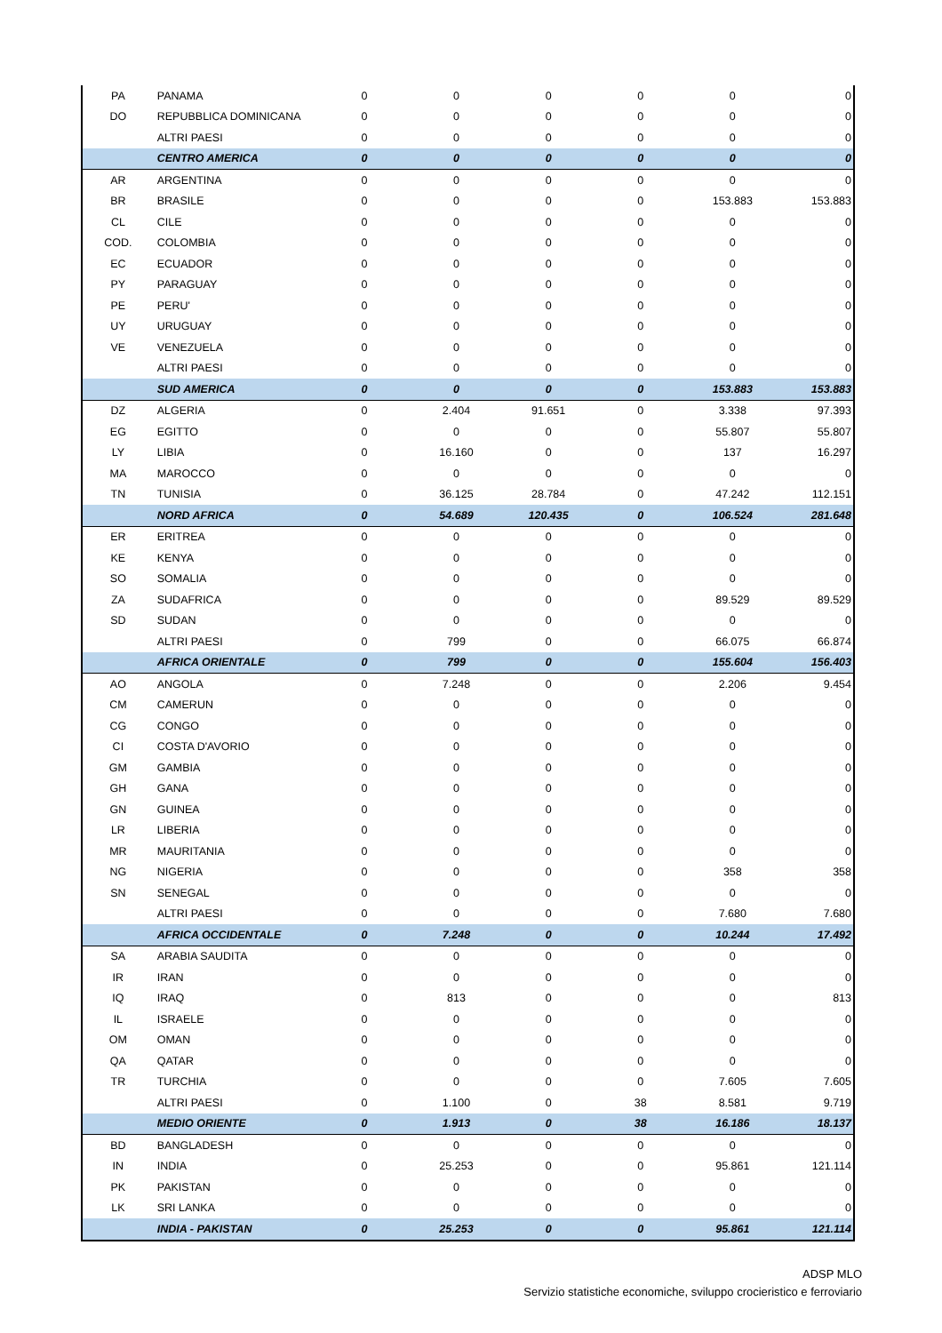| PA | PANAMA | 0 | 0 | 0 | 0 | 0 | 0 |
| DO | REPUBBLICA DOMINICANA | 0 | 0 | 0 | 0 | 0 | 0 |
| | ALTRI PAESI | 0 | 0 | 0 | 0 | 0 | 0 |
| | CENTRO AMERICA | 0 | 0 | 0 | 0 | 0 | 0 |
| AR | ARGENTINA | 0 | 0 | 0 | 0 | 0 | 0 |
| BR | BRASILE | 0 | 0 | 0 | 0 | 153.883 | 153.883 |
| CL | CILE | 0 | 0 | 0 | 0 | 0 | 0 |
| COD. | COLOMBIA | 0 | 0 | 0 | 0 | 0 | 0 |
| EC | ECUADOR | 0 | 0 | 0 | 0 | 0 | 0 |
| PY | PARAGUAY | 0 | 0 | 0 | 0 | 0 | 0 |
| PE | PERU' | 0 | 0 | 0 | 0 | 0 | 0 |
| UY | URUGUAY | 0 | 0 | 0 | 0 | 0 | 0 |
| VE | VENEZUELA | 0 | 0 | 0 | 0 | 0 | 0 |
| | ALTRI PAESI | 0 | 0 | 0 | 0 | 0 | 0 |
| | SUD AMERICA | 0 | 0 | 0 | 0 | 153.883 | 153.883 |
| DZ | ALGERIA | 0 | 2.404 | 91.651 | 0 | 3.338 | 97.393 |
| EG | EGITTO | 0 | 0 | 0 | 0 | 55.807 | 55.807 |
| LY | LIBIA | 0 | 16.160 | 0 | 0 | 137 | 16.297 |
| MA | MAROCCO | 0 | 0 | 0 | 0 | 0 | 0 |
| TN | TUNISIA | 0 | 36.125 | 28.784 | 0 | 47.242 | 112.151 |
| | NORD AFRICA | 0 | 54.689 | 120.435 | 0 | 106.524 | 281.648 |
| ER | ERITREA | 0 | 0 | 0 | 0 | 0 | 0 |
| KE | KENYA | 0 | 0 | 0 | 0 | 0 | 0 |
| SO | SOMALIA | 0 | 0 | 0 | 0 | 0 | 0 |
| ZA | SUDAFRICA | 0 | 0 | 0 | 0 | 89.529 | 89.529 |
| SD | SUDAN | 0 | 0 | 0 | 0 | 0 | 0 |
| | ALTRI PAESI | 0 | 799 | 0 | 0 | 66.075 | 66.874 |
| | AFRICA ORIENTALE | 0 | 799 | 0 | 0 | 155.604 | 156.403 |
| AO | ANGOLA | 0 | 7.248 | 0 | 0 | 2.206 | 9.454 |
| CM | CAMERUN | 0 | 0 | 0 | 0 | 0 | 0 |
| CG | CONGO | 0 | 0 | 0 | 0 | 0 | 0 |
| CI | COSTA D'AVORIO | 0 | 0 | 0 | 0 | 0 | 0 |
| GM | GAMBIA | 0 | 0 | 0 | 0 | 0 | 0 |
| GH | GANA | 0 | 0 | 0 | 0 | 0 | 0 |
| GN | GUINEA | 0 | 0 | 0 | 0 | 0 | 0 |
| LR | LIBERIA | 0 | 0 | 0 | 0 | 0 | 0 |
| MR | MAURITANIA | 0 | 0 | 0 | 0 | 0 | 0 |
| NG | NIGERIA | 0 | 0 | 0 | 0 | 358 | 358 |
| SN | SENEGAL | 0 | 0 | 0 | 0 | 0 | 0 |
| | ALTRI PAESI | 0 | 0 | 0 | 0 | 7.680 | 7.680 |
| | AFRICA OCCIDENTALE | 0 | 7.248 | 0 | 0 | 10.244 | 17.492 |
| SA | ARABIA SAUDITA | 0 | 0 | 0 | 0 | 0 | 0 |
| IR | IRAN | 0 | 0 | 0 | 0 | 0 | 0 |
| IQ | IRAQ | 0 | 813 | 0 | 0 | 0 | 813 |
| IL | ISRAELE | 0 | 0 | 0 | 0 | 0 | 0 |
| OM | OMAN | 0 | 0 | 0 | 0 | 0 | 0 |
| QA | QATAR | 0 | 0 | 0 | 0 | 0 | 0 |
| TR | TURCHIA | 0 | 0 | 0 | 0 | 7.605 | 7.605 |
| | ALTRI PAESI | 0 | 1.100 | 0 | 38 | 8.581 | 9.719 |
| | MEDIO ORIENTE | 0 | 1.913 | 0 | 38 | 16.186 | 18.137 |
| BD | BANGLADESH | 0 | 0 | 0 | 0 | 0 | 0 |
| IN | INDIA | 0 | 25.253 | 0 | 0 | 95.861 | 121.114 |
| PK | PAKISTAN | 0 | 0 | 0 | 0 | 0 | 0 |
| LK | SRI LANKA | 0 | 0 | 0 | 0 | 0 | 0 |
| | INDIA - PAKISTAN | 0 | 25.253 | 0 | 0 | 95.861 | 121.114 |
ADSP MLO
Servizio statistiche economiche, sviluppo crocieristico e ferroviario